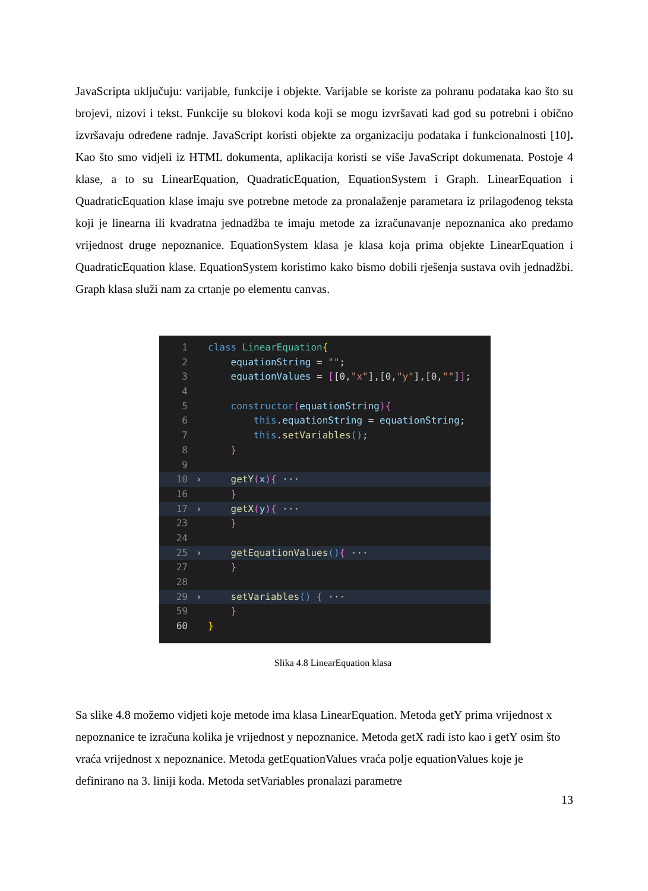JavaScripta uključuju: varijable, funkcije i objekte. Varijable se koriste za pohranu podataka kao što su brojevi, nizovi i tekst. Funkcije su blokovi koda koji se mogu izvršavati kad god su potrebni i obično izvršavaju određene radnje. JavaScript koristi objekte za organizaciju podataka i funkcionalnosti [10]. Kao što smo vidjeli iz HTML dokumenta, aplikacija koristi se više JavaScript dokumenata. Postoje 4 klase, a to su LinearEquation, QuadraticEquation, EquationSystem i Graph. LinearEquation i QuadraticEquation klase imaju sve potrebne metode za pronalaženje parametara iz prilagođenog teksta koji je linearna ili kvadratna jednadžba te imaju metode za izračunavanje nepoznanica ako predamo vrijednost druge nepoznanice. EquationSystem klasa je klasa koja prima objekte LinearEquation i QuadraticEquation klase. EquationSystem koristimo kako bismo dobili rješenja sustava ovih jednadžbi. Graph klasa služi nam za crtanje po elementu canvas.
1 class LinearEquation{
2 equationString = "";
3 equationValues = [[0,"x"],[0,"y"],[0,""]];
4
5 constructor(equationString){
6 this.equationString = equationString;
7 this.setVariables();
8 }
9
10 › getY(x){ ···
16 }
17 › getX(y){ ···
23 }
24
25 › getEquationValues(){ ···
27 }
28
29 › setVariables() { ···
59 }
60 }
Slika 4.8 LinearEquation klasa
Sa slike 4.8 možemo vidjeti koje metode ima klasa LinearEquation. Metoda getY prima vrijednost x nepoznanice te izračuna kolika je vrijednost y nepoznanice. Metoda getX radi isto kao i getY osim što vraća vrijednost x nepoznanice. Metoda getEquationValues vraća polje equationValues koje je definirano na 3. liniji koda. Metoda setVariables pronalazi parametre
13